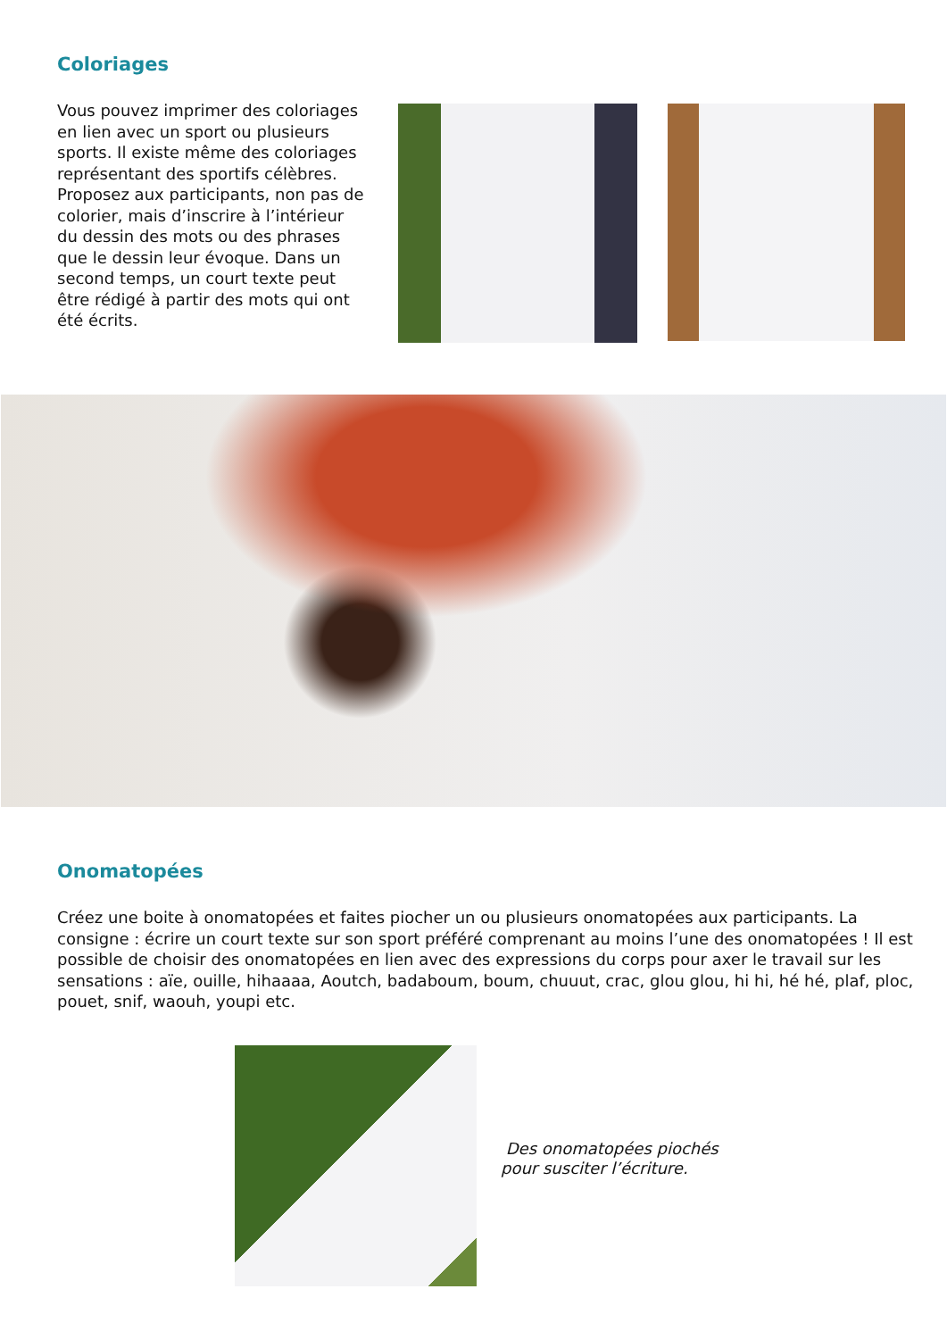Coloriages
Vous pouvez imprimer des coloriages en lien avec un sport ou plusieurs sports. Il existe même des coloriages représentant des sportifs célèbres. Proposez aux participants, non pas de colorier, mais d’inscrire à l’intérieur du dessin des mots ou des phrases que le dessin leur évoque. Dans un second temps, un court texte peut être rédigé à partir des mots qui ont été écrits.
Onomatopées
Créez une boite à onomatopées et faites piocher un ou plusieurs onomatopées aux participants. La consigne : écrire un court texte sur son sport préféré comprenant au moins l’une des onomatopées ! Il est possible de choisir des onomatopées en lien avec des expressions du corps pour axer le travail sur les sensations : aïe, ouille, hihaaaa, Aoutch, badaboum, boum, chuuut, crac, glou glou, hi hi, hé hé, plaf, ploc, pouet, snif, waouh, youpi etc.
Des onomatopées piochés
pour susciter l’écriture.